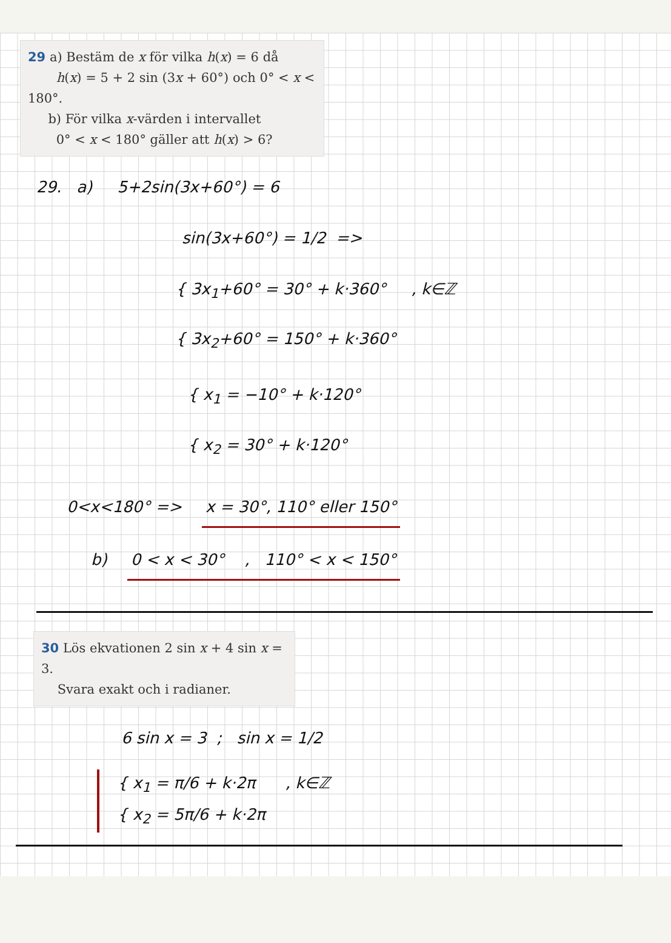29 a) Bestäm de x för vilka h(x) = 6 då
h(x) = 5 + 2 sin (3x + 60°) och 0° < x < 180°.
b) För vilka x-värden i intervallet
0° < x < 180° gäller att h(x) > 6?
29. a) 5+2sin(3x+60°) = 6
sin(3x+60°) = 1/2 =>
{ 3x<sub>1</sub>+60° = 30° + k·360° , k∈ℤ
{ 3x<sub>2</sub>+60° = 150° + k·360°
{ x<sub>1</sub> = −10° + k·120°
{ x<sub>2</sub> = 30° + k·120°
0<x<180° => x = 30°, 110° eller 150°
b) 0 < x < 30° , 110° < x < 150°
30 Lös ekvationen 2 sin x + 4 sin x = 3.
Svara exakt och i radianer.
6 sin x = 3 ; sin x = 1/2
{ x<sub>1</sub> = π/6 + k·2π , k∈ℤ
{ x<sub>2</sub> = 5π/6 + k·2π